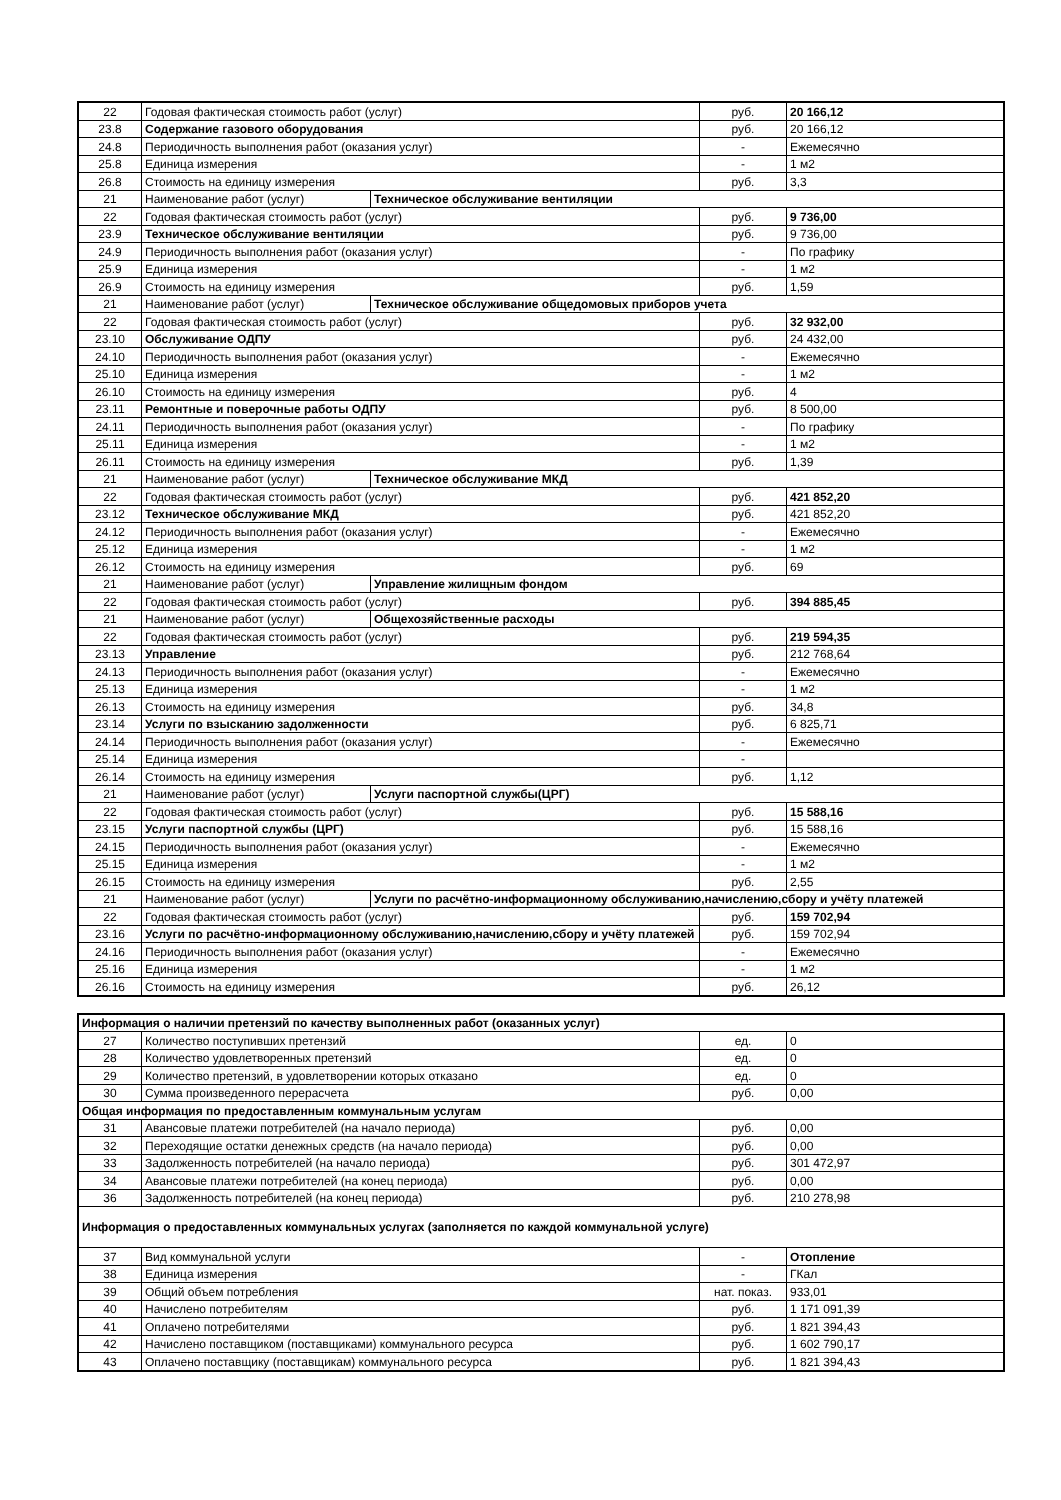| 22 | Годовая фактическая стоимость работ (услуг) | | руб. | 20 166,12 |
| 23.8 | Содержание газового оборудования | | руб. | 20 166,12 |
| 24.8 | Периодичность выполнения работ (оказания услуг) | | - | Ежемесячно |
| 25.8 | Единица измерения | | - | 1 м2 |
| 26.8 | Стоимость на единицу измерения | | руб. | 3,3 |
| 21 | Наименование работ (услуг) | Техническое обслуживание вентиляции | | |
| 22 | Годовая фактическая стоимость работ (услуг) | | руб. | 9 736,00 |
| 23.9 | Техническое обслуживание вентиляции | | руб. | 9 736,00 |
| 24.9 | Периодичность выполнения работ (оказания услуг) | | - | По графику |
| 25.9 | Единица измерения | | - | 1 м2 |
| 26.9 | Стоимость на единицу измерения | | руб. | 1,59 |
| 21 | Наименование работ (услуг) | Техническое обслуживание общедомовых приборов учета | | |
| 22 | Годовая фактическая стоимость работ (услуг) | | руб. | 32 932,00 |
| 23.10 | Обслуживание ОДПУ | | руб. | 24 432,00 |
| 24.10 | Периодичность выполнения работ (оказания услуг) | | - | Ежемесячно |
| 25.10 | Единица измерения | | - | 1 м2 |
| 26.10 | Стоимость на единицу измерения | | руб. | 4 |
| 23.11 | Ремонтные и поверочные работы ОДПУ | | руб. | 8 500,00 |
| 24.11 | Периодичность выполнения работ (оказания услуг) | | - | По графику |
| 25.11 | Единица измерения | | - | 1 м2 |
| 26.11 | Стоимость на единицу измерения | | руб. | 1,39 |
| 21 | Наименование работ (услуг) | Техническое обслуживание МКД | | |
| 22 | Годовая фактическая стоимость работ (услуг) | | руб. | 421 852,20 |
| 23.12 | Техническое обслуживание МКД | | руб. | 421 852,20 |
| 24.12 | Периодичность выполнения работ (оказания услуг) | | - | Ежемесячно |
| 25.12 | Единица измерения | | - | 1 м2 |
| 26.12 | Стоимость на единицу измерения | | руб. | 69 |
| 21 | Наименование работ (услуг) | Управление жилищным фондом | | |
| 22 | Годовая фактическая стоимость работ (услуг) | | руб. | 394 885,45 |
| 21 | Наименование работ (услуг) | Общехозяйственные расходы | | |
| 22 | Годовая фактическая стоимость работ (услуг) | | руб. | 219 594,35 |
| 23.13 | Управление | | руб. | 212 768,64 |
| 24.13 | Периодичность выполнения работ (оказания услуг) | | - | Ежемесячно |
| 25.13 | Единица измерения | | - | 1 м2 |
| 26.13 | Стоимость на единицу измерения | | руб. | 34,8 |
| 23.14 | Услуги по взысканию задолженности | | руб. | 6 825,71 |
| 24.14 | Периодичность выполнения работ (оказания услуг) | | - | Ежемесячно |
| 25.14 | Единица измерения | | - | |
| 26.14 | Стоимость на единицу измерения | | руб. | 1,12 |
| 21 | Наименование работ (услуг) | Услуги паспортной службы(ЦРГ) | | |
| 22 | Годовая фактическая стоимость работ (услуг) | | руб. | 15 588,16 |
| 23.15 | Услуги паспортной службы (ЦРГ) | | руб. | 15 588,16 |
| 24.15 | Периодичность выполнения работ (оказания услуг) | | - | Ежемесячно |
| 25.15 | Единица измерения | | - | 1 м2 |
| 26.15 | Стоимость на единицу измерения | | руб. | 2,55 |
| 21 | Наименование работ (услуг) | Услуги по расчётно-информационному обслуживанию,начислению,сбору и учёту платежей | | |
| 22 | Годовая фактическая стоимость работ (услуг) | | руб. | 159 702,94 |
| 23.16 | Услуги по расчётно-информационному обслуживанию,начислению,сбору и учёту платежей | | руб. | 159 702,94 |
| 24.16 | Периодичность выполнения работ (оказания услуг) | | - | Ежемесячно |
| 25.16 | Единица измерения | | - | 1 м2 |
| 26.16 | Стоимость на единицу измерения | | руб. | 26,12 |
| Информация о наличии претензий по качеству выполненных работ (оказанных услуг) | | | |
| 27 | Количество поступивших претензий | ед. | 0 |
| 28 | Количество удовлетворенных претензий | ед. | 0 |
| 29 | Количество претензий, в удовлетворении которых отказано | ед. | 0 |
| 30 | Сумма произведенного перерасчета | руб. | 0,00 |
| Общая информация по предоставленным коммунальным услугам | | | |
| 31 | Авансовые платежи потребителей (на начало периода) | руб. | 0,00 |
| 32 | Переходящие остатки денежных средств (на начало периода) | руб. | 0,00 |
| 33 | Задолженность потребителей (на начало периода) | руб. | 301 472,97 |
| 34 | Авансовые платежи потребителей (на конец периода) | руб. | 0,00 |
| 36 | Задолженность потребителей (на конец периода) | руб. | 210 278,98 |
| Информация о предоставленных коммунальных услугах (заполняется по каждой коммунальной услуге) | | | |
| 37 | Вид коммунальной услуги | - | Отопление |
| 38 | Единица измерения | - | ГКал |
| 39 | Общий объем потребления | нат. показ. | 933,01 |
| 40 | Начислено потребителям | руб. | 1 171 091,39 |
| 41 | Оплачено потребителями | руб. | 1 821 394,43 |
| 42 | Начислено поставщиком (поставщиками) коммунального ресурса | руб. | 1 602 790,17 |
| 43 | Оплачено поставщику (поставщикам) коммунального ресурса | руб. | 1 821 394,43 |